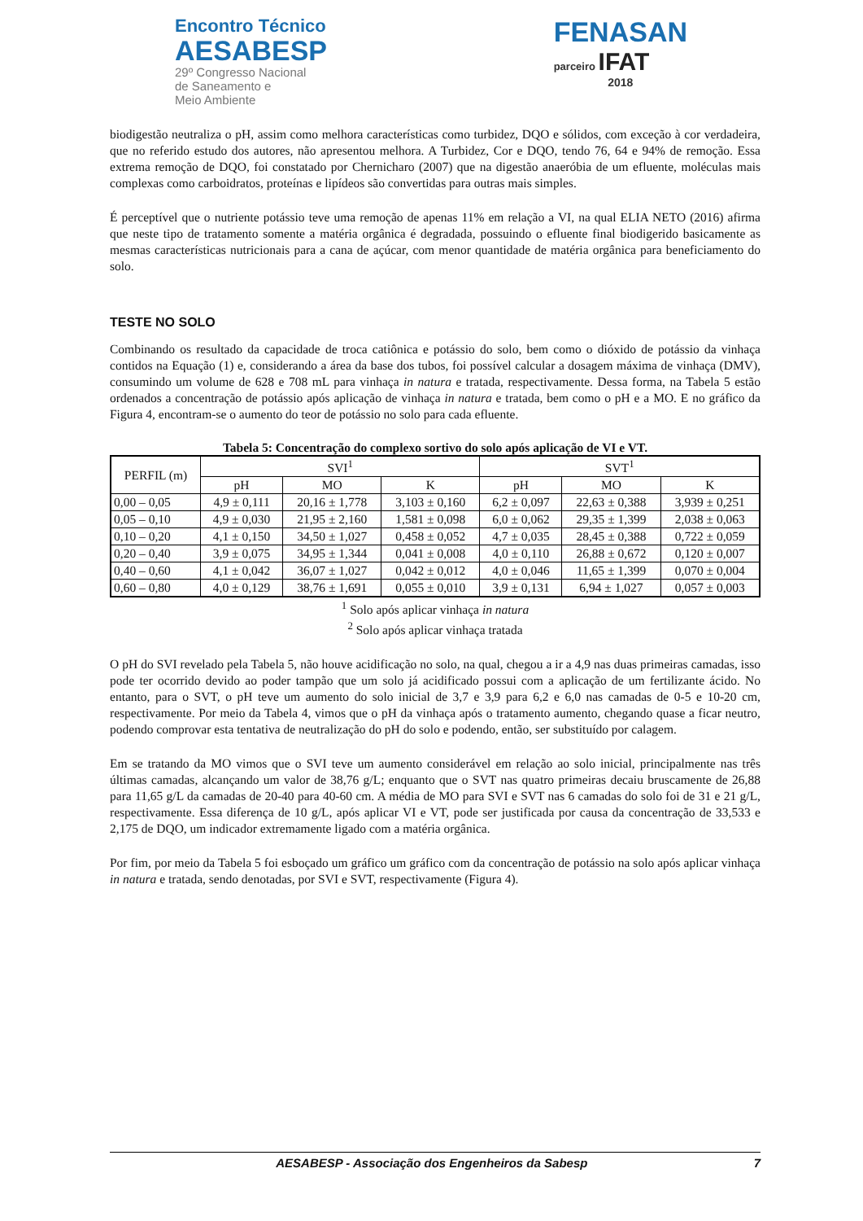Encontro Técnico
AESABESP
29º Congresso Nacional
de Saneamento e
Meio Ambiente
FENASAN
parceiro IFAT
2018
biodigestão neutraliza o pH, assim como melhora características como turbidez, DQO e sólidos, com exceção à cor verdadeira, que no referido estudo dos autores, não apresentou melhora. A Turbidez, Cor e DQO, tendo 76, 64 e 94% de remoção. Essa extrema remoção de DQO, foi constatado por Chernicharo (2007) que na digestão anaeróbia de um efluente, moléculas mais complexas como carboidratos, proteínas e lipídeos são convertidas para outras mais simples.
É perceptível que o nutriente potássio teve uma remoção de apenas 11% em relação a VI, na qual ELIA NETO (2016) afirma que neste tipo de tratamento somente a matéria orgânica é degradada, possuindo o efluente final biodigerido basicamente as mesmas características nutricionais para a cana de açúcar, com menor quantidade de matéria orgânica para beneficiamento do solo.
TESTE NO SOLO
Combinando os resultado da capacidade de troca catiônica e potássio do solo, bem como o dióxido de potássio da vinhaça contidos na Equação (1) e, considerando a área da base dos tubos, foi possível calcular a dosagem máxima de vinhaça (DMV), consumindo um volume de 628 e 708 mL para vinhaça in natura e tratada, respectivamente. Dessa forma, na Tabela 5 estão ordenados a concentração de potássio após aplicação de vinhaça in natura e tratada, bem como o pH e a MO. E no gráfico da Figura 4, encontram-se o aumento do teor de potássio no solo para cada efluente.
Tabela 5: Concentração do complexo sortivo do solo após aplicação de VI e VT.
| PERFIL (m) | SVI<sup>1</sup> | | | SVT<sup>1</sup> | | |
| --- | --- | --- | --- | --- | --- | --- |
| | pH | MO | K | pH | MO | K |
| 0,00 – 0,05 | 4,9 ± 0,111 | 20,16 ± 1,778 | 3,103 ± 0,160 | 6,2 ± 0,097 | 22,63 ± 0,388 | 3,939 ± 0,251 |
| 0,05 – 0,10 | 4,9 ± 0,030 | 21,95 ± 2,160 | 1,581 ± 0,098 | 6,0 ± 0,062 | 29,35 ± 1,399 | 2,038 ± 0,063 |
| 0,10 – 0,20 | 4,1 ± 0,150 | 34,50 ± 1,027 | 0,458 ± 0,052 | 4,7 ± 0,035 | 28,45 ± 0,388 | 0,722 ± 0,059 |
| 0,20 – 0,40 | 3,9 ± 0,075 | 34,95 ± 1,344 | 0,041 ± 0,008 | 4,0 ± 0,110 | 26,88 ± 0,672 | 0,120 ± 0,007 |
| 0,40 – 0,60 | 4,1 ± 0,042 | 36,07 ± 1,027 | 0,042 ± 0,012 | 4,0 ± 0,046 | 11,65 ± 1,399 | 0,070 ± 0,004 |
| 0,60 – 0,80 | 4,0 ± 0,129 | 38,76 ± 1,691 | 0,055 ± 0,010 | 3,9 ± 0,131 | 6,94 ± 1,027 | 0,057 ± 0,003 |
<sup>1</sup> Solo após aplicar vinhaça in natura
<sup>2</sup> Solo após aplicar vinhaça tratada
O pH do SVI revelado pela Tabela 5, não houve acidificação no solo, na qual, chegou a ir a 4,9 nas duas primeiras camadas, isso pode ter ocorrido devido ao poder tampão que um solo já acidificado possui com a aplicação de um fertilizante ácido. No entanto, para o SVT, o pH teve um aumento do solo inicial de 3,7 e 3,9 para 6,2 e 6,0 nas camadas de 0-5 e 10-20 cm, respectivamente. Por meio da Tabela 4, vimos que o pH da vinhaça após o tratamento aumento, chegando quase a ficar neutro, podendo comprovar esta tentativa de neutralização do pH do solo e podendo, então, ser substituído por calagem.
Em se tratando da MO vimos que o SVI teve um aumento considerável em relação ao solo inicial, principalmente nas três últimas camadas, alcançando um valor de 38,76 g/L; enquanto que o SVT nas quatro primeiras decaiu bruscamente de 26,88 para 11,65 g/L da camadas de 20-40 para 40-60 cm. A média de MO para SVI e SVT nas 6 camadas do solo foi de 31 e 21 g/L, respectivamente. Essa diferença de 10 g/L, após aplicar VI e VT, pode ser justificada por causa da concentração de 33,533 e 2,175 de DQO, um indicador extremamente ligado com a matéria orgânica.
Por fim, por meio da Tabela 5 foi esboçado um gráfico um gráfico com da concentração de potássio na solo após aplicar vinhaça in natura e tratada, sendo denotadas, por SVI e SVT, respectivamente (Figura 4).
AESABESP - Associação dos Engenheiros da Sabesp 7